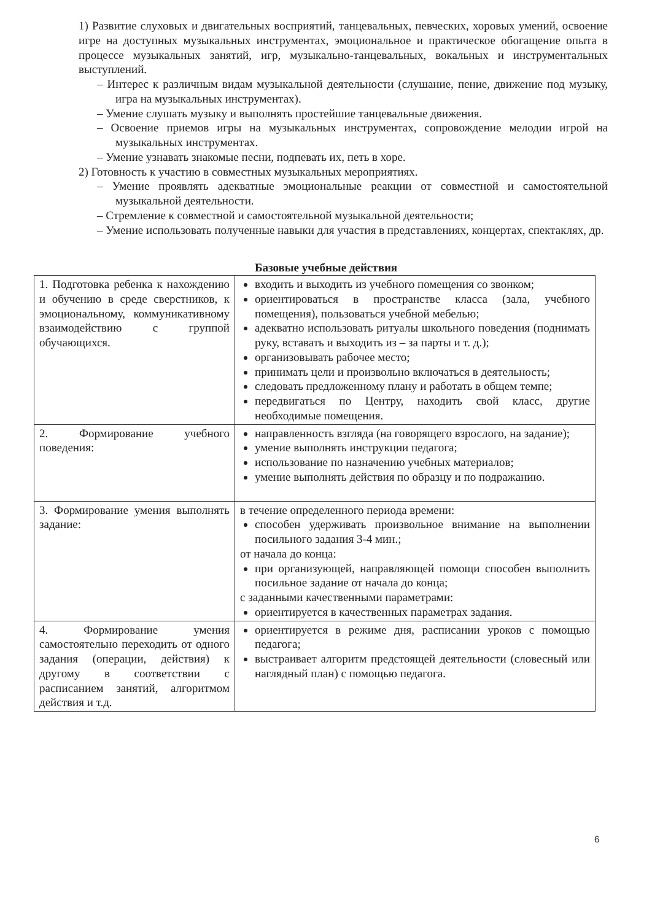1) Развитие слуховых и двигательных восприятий, танцевальных, певческих, хоровых умений, освоение игре на доступных музыкальных инструментах, эмоциональное и практическое обогащение опыта в процессе музыкальных занятий, игр, музыкально-танцевальных, вокальных и инструментальных выступлений.
– Интерес к различным видам музыкальной деятельности (слушание, пение, движение под музыку, игра на музыкальных инструментах).
– Умение слушать музыку и выполнять простейшие танцевальные движения.
– Освоение приемов игры на музыкальных инструментах, сопровождение мелодии игрой на музыкальных инструментах.
– Умение узнавать знакомые песни, подпевать их, петь в хоре.
2) Готовность к участию в совместных музыкальных мероприятиях.
– Умение проявлять адекватные эмоциональные реакции от совместной и самостоятельной музыкальной деятельности.
– Стремление к совместной и самостоятельной музыкальной деятельности;
– Умение использовать полученные навыки для участия в представлениях, концертах, спектаклях, др.
Базовые учебные действия
| 1. Подготовка ребенка к нахождению и обучению в среде сверстников, к эмоциональному, коммуникативному взаимодействию с группой обучающихся. | входить и выходить из учебного помещения со звонком; ориентироваться в пространстве класса (зала, учебного помещения), пользоваться учебной мебелью; адекватно использовать ритуалы школьного поведения (поднимать руку, вставать и выходить из – за парты и т. д.); организовывать рабочее место; принимать цели и произвольно включаться в деятельность; следовать предложенному плану и работать в общем темпе; передвигаться по Центру, находить свой класс, другие необходимые помещения. |
| 2. Формирование учебного поведения: | направленность взгляда (на говорящего взрослого, на задание); умение выполнять инструкции педагога; использование по назначению учебных материалов; умение выполнять действия по образцу и по подражанию. |
| 3. Формирование умения выполнять задание: | в течение определенного периода времени: способен удерживать произвольное внимание на выполнении посильного задания 3-4 мин.; от начала до конца: при организующей, направляющей помощи способен выполнить посильное задание от начала до конца; с заданными качественными параметрами: ориентируется в качественных параметрах задания. |
| 4. Формирование умения самостоятельно переходить от одного задания (операции, действия) к другому в соответствии с расписанием занятий, алгоритмом действия и т.д. | ориентируется в режиме дня, расписании уроков с помощью педагога; выстраивает алгоритм предстоящей деятельности (словесный или наглядный план) с помощью педагога. |
6